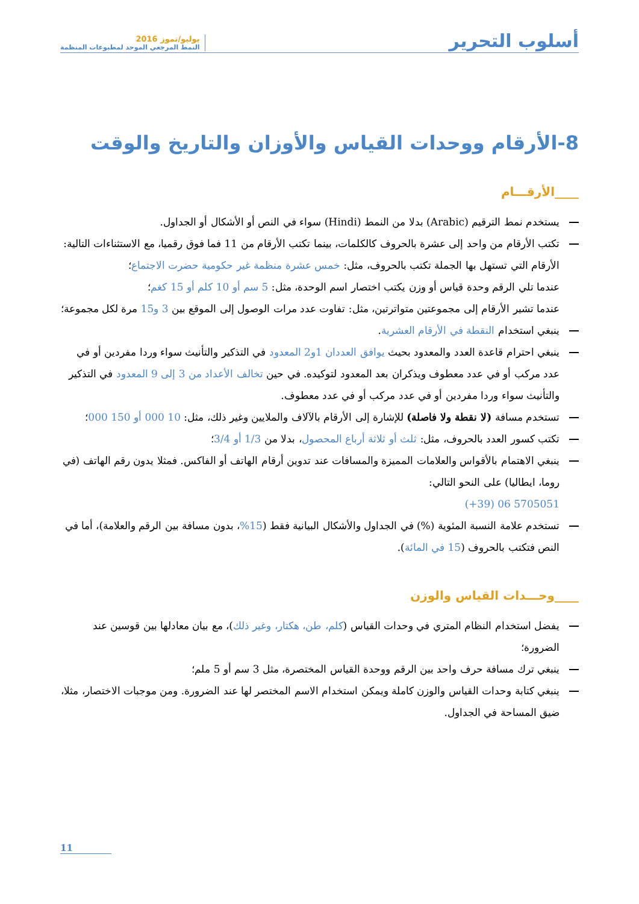أسلوب التحرير
يوليو/تموز 2016
النمط المرجعي الموحد لمطبوعات المنظمة
8-الأرقام ووحدات القياس والأوزان والتاريخ والوقت
____الأرقـــام
يستخدم نمط الترقيم (Arabic) بدلا من النمط (Hindi) سواء في النص أو الأشكال أو الجداول.
تكتب الأرقام من واحد إلى عشرة بالحروف كالكلمات، بينما تكتب الأرقام من 11 فما فوق رقميا، مع الاستثناءات التالية:
الأرقام التي تستهل بها الجملة تكتب بالحروف، مثل: خمس عشرة منظمة غير حكومية حضرت الاجتماع؛
عندما تلي الرقم وحدة قياس أو وزن يكتب اختصار اسم الوحدة، مثل: 5 سم أو 10 كلم أو 15 كغم؛
عندما تشير الأرقام إلى مجموعتين متواترتين، مثل: تفاوت عدد مرات الوصول إلى الموقع بين 3 و15 مرة لكل مجموعة؛
ينبغي استخدام النقطة في الأرقام العشرية.
ينبغي احترام قاعدة العدد والمعدود بحيث يوافق العددان 1و2 المعدود في التذكير والتأنيث سواء وردا مفردين أو في عدد مركب أو في عدد معطوف ويذكران بعد المعدود لتوكيده. في حين تخالف الأعداد من 3 إلى 9 المعدود في التذكير والتأنيث سواء وردا مفردين أو في عدد مركب أو في عدد معطوف.
تستخدم مسافة (لا نقطة ولا فاصلة) للإشارة إلى الأرقام بالآلاف والملايين وغير ذلك، مثل: 10 000 أو 150 000؛
تكتب كسور العدد بالحروف، مثل: ثلث أو ثلاثة أرباع المحصول، بدلا من 1/3 أو 3/4؛
ينبغي الاهتمام بالأقواس والعلامات المميزة والمسافات عند تدوين أرقام الهاتف أو الفاكس. فمثلا يدون رقم الهاتف (في روما، ايطاليا) على النحو التالي:
(+39) 06 5705051
تستخدم علامة النسبة المئوية (%) في الجداول والأشكال البيانية فقط (15%، بدون مسافة بين الرقم والعلامة)، أما في النص فتكتب بالحروف (15 في المائة).
____وحـــدات القياس والوزن
يفضل استخدام النظام المتري في وحدات القياس (كلم، طن، هكتار، وغير ذلك)، مع بيان معادلها بين قوسين عند الضرورة؛
ينبغي ترك مسافة حرف واحد بين الرقم ووحدة القياس المختصرة، مثل 3 سم أو 5 ملم؛
ينبغي كتابة وحدات القياس والوزن كاملة ويمكن استخدام الاسم المختصر لها عند الضرورة. ومن موجبات الاختصار، مثلا، ضيق المساحة في الجداول.
11